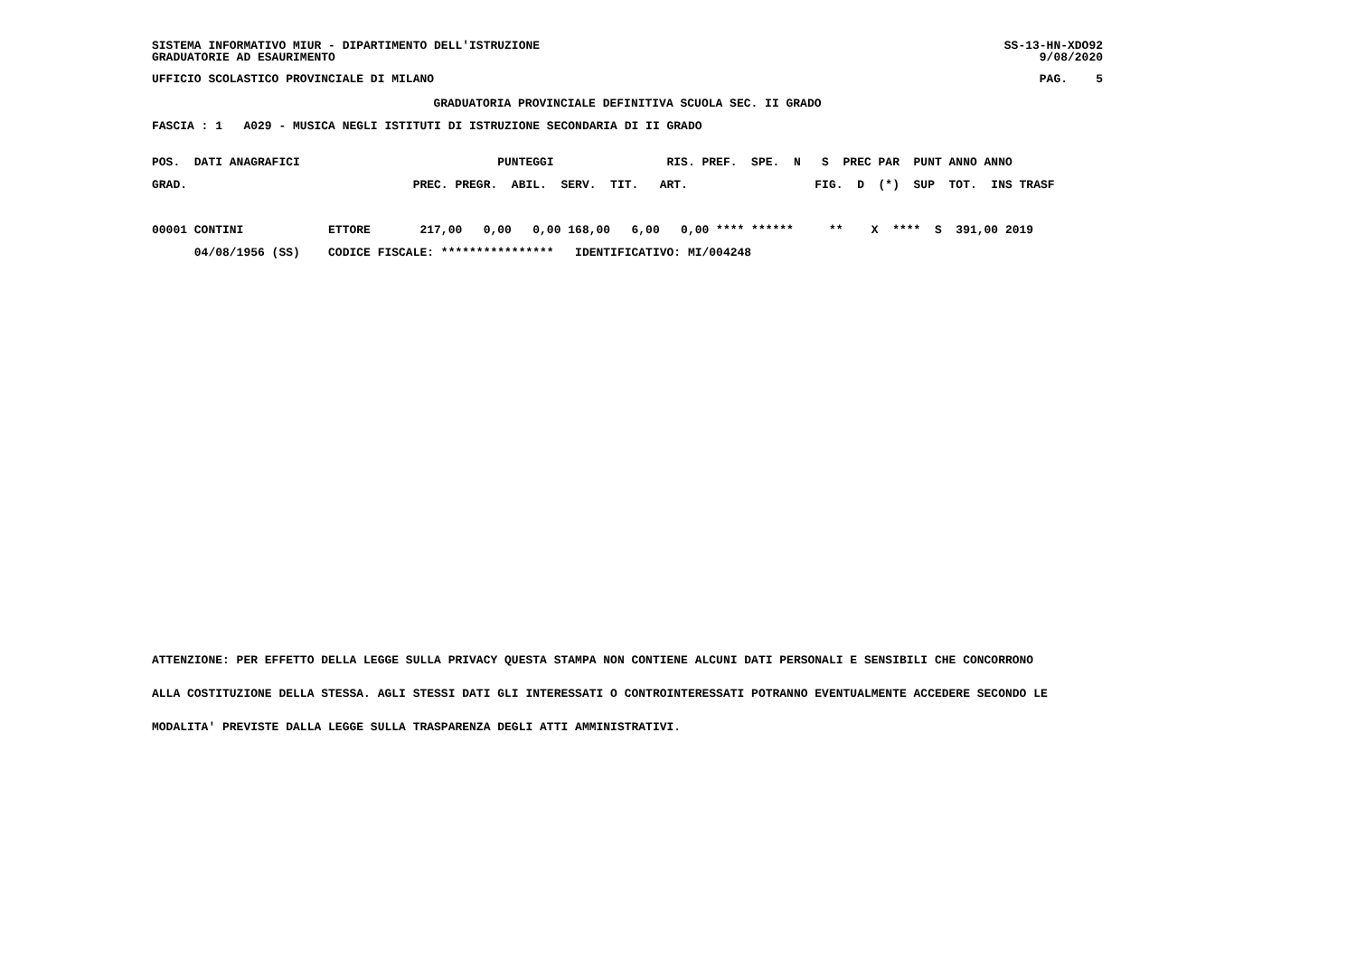SISTEMA INFORMATIVO MIUR - DIPARTIMENTO DELL'ISTRUZIONE
GRADUATORIE AD ESAURIMENTO
SS-13-HN-XDO92
9/08/2020
UFFICIO SCOLASTICO PROVINCIALE DI MILANO
PAG. 5
GRADUATORIA PROVINCIALE DEFINITIVA SCUOLA SEC. II GRADO
FASCIA : 1 A029 - MUSICA NEGLI ISTITUTI DI ISTRUZIONE SECONDARIA DI II GRADO
POS.  DATI ANAGRAFICI                            PUNTEGGI                RIS. PREF.  SPE.  N   S  PREC PAR  PUNT ANNO ANNO
GRAD.                                PREC. PREGR.  ABIL.  SERV.  TIT.   ART.                  FIG.  D  (*)  SUP  TOT.  INS TRASF

00001 CONTINI            ETTORE       217,00   0,00   0,00 168,00   6,00   0,00 **** ******     **    X  ****  S  391,00 2019
      04/08/1956 (SS)    CODICE FISCALE: ****************   IDENTIFICATIVO: MI/004248
ATTENZIONE: PER EFFETTO DELLA LEGGE SULLA PRIVACY QUESTA STAMPA NON CONTIENE ALCUNI DATI PERSONALI E SENSIBILI CHE CONCORRONO
ALLA COSTITUZIONE DELLA STESSA. AGLI STESSI DATI GLI INTERESSATI O CONTROINTERESSATI POTRANNO EVENTUALMENTE ACCEDERE SECONDO LE
MODALITA' PREVISTE DALLA LEGGE SULLA TRASPARENZA DEGLI ATTI AMMINISTRATIVI.